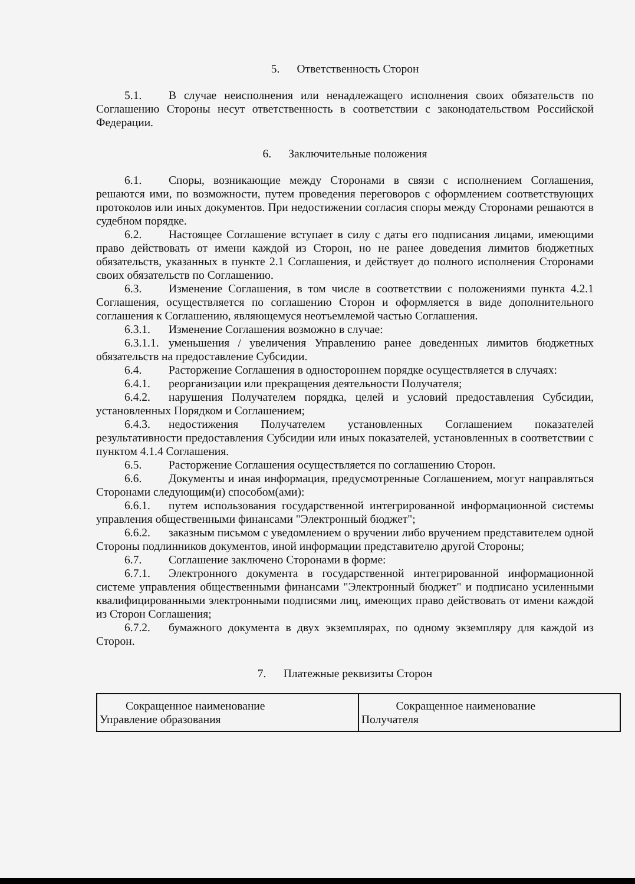5. Ответственность Сторон
5.1. В случае неисполнения или ненадлежащего исполнения своих обязательств по Соглашению Стороны несут ответственность в соответствии с законодательством Российской Федерации.
6. Заключительные положения
6.1. Споры, возникающие между Сторонами в связи с исполнением Соглашения, решаются ими, по возможности, путем проведения переговоров с оформлением соответствующих протоколов или иных документов. При недостижении согласия споры между Сторонами решаются в судебном порядке.
6.2. Настоящее Соглашение вступает в силу с даты его подписания лицами, имеющими право действовать от имени каждой из Сторон, но не ранее доведения лимитов бюджетных обязательств, указанных в пункте 2.1 Соглашения, и действует до полного исполнения Сторонами своих обязательств по Соглашению.
6.3. Изменение Соглашения, в том числе в соответствии с положениями пункта 4.2.1 Соглашения, осуществляется по соглашению Сторон и оформляется в виде дополнительного соглашения к Соглашению, являющемуся неотъемлемой частью Соглашения.
6.3.1. Изменение Соглашения возможно в случае:
6.3.1.1. уменьшения / увеличения Управлению ранее доведенных лимитов бюджетных обязательств на предоставление Субсидии.
6.4. Расторжение Соглашения в одностороннем порядке осуществляется в случаях:
6.4.1. реорганизации или прекращения деятельности Получателя;
6.4.2. нарушения Получателем порядка, целей и условий предоставления Субсидии, установленных Порядком и Соглашением;
6.4.3. недостижения Получателем установленных Соглашением показателей результативности предоставления Субсидии или иных показателей, установленных в соответствии с пунктом 4.1.4 Соглашения.
6.5. Расторжение Соглашения осуществляется по соглашению Сторон.
6.6. Документы и иная информация, предусмотренные Соглашением, могут направляться Сторонами следующим(и) способом(ами):
6.6.1. путем использования государственной интегрированной информационной системы управления общественными финансами "Электронный бюджет";
6.6.2. заказным письмом с уведомлением о вручении либо вручением представителем одной Стороны подлинников документов, иной информации представителю другой Стороны;
6.7. Соглашение заключено Сторонами в форме:
6.7.1. Электронного документа в государственной интегрированной информационной системе управления общественными финансами "Электронный бюджет" и подписано усиленными квалифицированными электронными подписями лиц, имеющих право действовать от имени каждой из Сторон Соглашения;
6.7.2. бумажного документа в двух экземплярах, по одному экземпляру для каждой из Сторон.
7. Платежные реквизиты Сторон
| Сокращенное наименование Управление образования | Сокращенное наименование Получателя |